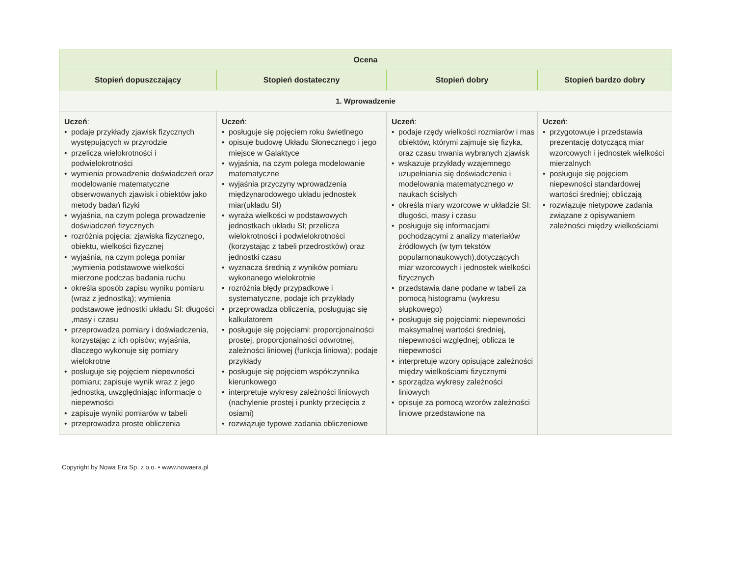| Ocena | | | |
| --- | --- | --- | --- |
| Stopień dopuszczający | Stopień dostateczny | Stopień dobry | Stopień bardzo dobry |
| 1. Wprowadzenie | | | |
| Uczeń : • podaje przykłady zjawisk fizycznych występujących w przyrodzie • przelicza wielokrotności i podwielokrotności • wymienia prowadzenie doświadczeń oraz modelowanie matematyczne obserwowanych zjawisk i obiektów jako metody badań fizyki • wyjaśnia, na czym polega prowadzenie doświadczeń fizycznych • rozróżnia pojęcia: zjawiska fizycznego, obiektu, wielkości fizycznej • wyjaśnia, na czym polega pomiar ;wymienia podstawowe wielkości mierzone podczas badania ruchu • określa sposób zapisu wyniku pomiaru (wraz z jednostką); wymienia podstawowe jednostki układu SI: długości ,masy i czasu • przeprowadza pomiary i doświadczenia, korzystając z ich opisów; wyjaśnia, dlaczego wykonuje się pomiary wielokrotne • posługuje się pojęciem niepewności pomiaru; zapisuje wynik wraz z jego jednostką, uwzględniając informacje o niepewności • zapisuje wyniki pomiarów w tabeli • przeprowadza proste obliczenia | Uczeń : • posługuje się pojęciem roku świetlnego • opisuje budowę Układu Słonecznego i jego miejsce w Galaktyce • wyjaśnia, na czym polega modelowanie matematyczne • wyjaśnia przyczyny wprowadzenia międzynarodowego układu jednostek miar(układu SI) • wyraża wielkości w podstawowych jednostkach układu SI; przelicza wielokrotności i podwielokrotności (korzystając z tabeli przedrostków) oraz jednostki czasu • wyznacza średnią z wyników pomiaru wykonanego wielokrotnie • rozróżnia błędy przypadkowe i systematyczne, podaje ich przykłady • przeprowadza obliczenia, posługując się kalkulatorem • posługuje się pojęciami: proporcjonalności prostej, proporcjonalności odwrotnej, zależności liniowej (funkcja liniowa); podaje przykłady • posługuje się pojęciem współczynnika kierunkowego • interpretuje wykresy zależności liniowych (nachylenie prostej i punkty przecięcia z osiami) • rozwiązuje typowe zadania obliczeniowe | Uczeń : • podaje rzędy wielkości rozmiarów i mas obiektów, którymi zajmuje się fizyka, oraz czasu trwania wybranych zjawisk • wskazuje przykłady wzajemnego uzupełniania się doświadczenia i modelowania matematycznego w naukach ścisłych • określa miary wzorcowe w układzie SI: długości, masy i czasu • posługuje się informacjami pochodzącymi z analizy materiałów źródłowych (w tym tekstów popularnonaukowych),dotyczących miar wzorcowych i jednostek wielkości fizycznych • przedstawia dane podane w tabeli za pomocą histogramu (wykresu słupkowego) • posługuje się pojęciami: niepewności maksymalnej wartości średniej, niepewności względnej; oblicza te niepewności • interpretuje wzory opisujące zależności między wielkościami fizycznymi • sporządza wykresy zależności liniowych • opisuje za pomocą wzorów zależności liniowe przedstawione na | Uczeń : • przygotowuje i przedstawia prezentację dotyczącą miar wzorcowych i jednostek wielkości mierzalnych • posługuje się pojęciem niepewności standardowej wartości średniej; obliczają • rozwiązuje nietypowe zadania związane z opisywaniem zależności między wielkościami |
Copyright by Nowa Era Sp. z o.o. • www.nowaera.pl